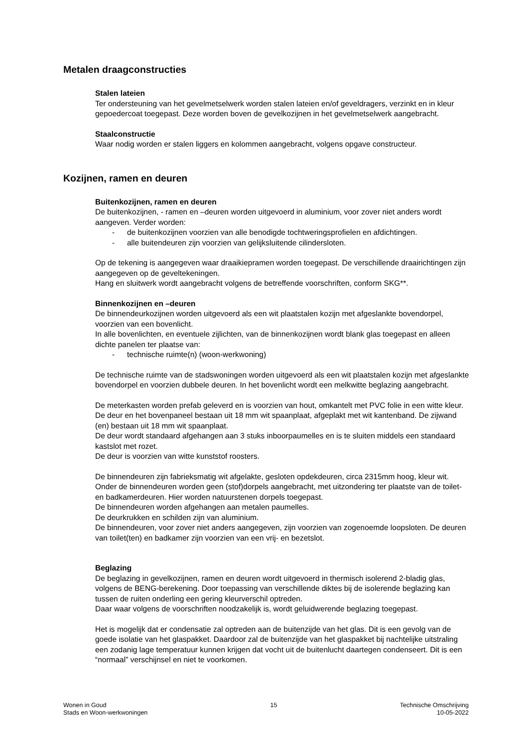Metalen draagconstructies
Stalen lateien
Ter ondersteuning van het gevelmetselwerk worden stalen lateien en/of geveldragers, verzinkt en in kleur gepoedercoat toegepast. Deze worden boven de gevelkozijnen in het gevelmetselwerk aangebracht.
Staalconstructie
Waar nodig worden er stalen liggers en kolommen aangebracht, volgens opgave constructeur.
Kozijnen, ramen en deuren
Buitenkozijnen, ramen en deuren
De buitenkozijnen, - ramen en –deuren worden uitgevoerd in aluminium, voor zover niet anders wordt aangeven. Verder worden:
- de buitenkozijnen voorzien van alle benodigde tochtweringsprofielen en afdichtingen.
- alle buitendeuren zijn voorzien van gelijksluitende cilindersloten.
Op de tekening is aangegeven waar draaikiepramen worden toegepast. De verschillende draairichtingen zijn aangegeven op de geveltekeningen.
Hang en sluitwerk wordt aangebracht volgens de betreffende voorschriften, conform SKG**.
Binnenkozijnen en –deuren
De binnendeurkozijnen worden uitgevoerd als een wit plaatstalen kozijn met afgeslankte bovendorpel, voorzien van een bovenlicht.
In alle bovenlichten, en eventuele zijlichten, van de binnenkozijnen wordt blank glas toegepast en alleen dichte panelen ter plaatse van:
- technische ruimte(n) (woon-werkwoning)
De technische ruimte van de stadswoningen worden uitgevoerd als een wit plaatstalen kozijn met afgeslankte bovendorpel en voorzien dubbele deuren. In het bovenlicht wordt een melkwitte beglazing aangebracht.
De meterkasten worden prefab geleverd en is voorzien van hout, omkantelt met PVC folie in een witte kleur. De deur en het bovenpaneel bestaan uit 18 mm wit spaanplaat, afgeplakt met wit kantenband. De zijwand (en) bestaan uit 18 mm wit spaanplaat.
De deur wordt standaard afgehangen aan 3 stuks inboorpaumelles en is te sluiten middels een standaard kastslot met rozet.
De deur is voorzien van witte kunststof roosters.
De binnendeuren zijn fabrieksmatig wit afgelakte, gesloten opdekdeuren, circa 2315mm hoog, kleur wit. Onder de binnendeuren worden geen (stof)dorpels aangebracht, met uitzondering ter plaatste van de toilet- en badkamerdeuren. Hier worden natuurstenen dorpels toegepast.
De binnendeuren worden afgehangen aan metalen paumelles.
De deurkrukken en schilden zijn van aluminium.
De binnendeuren, voor zover niet anders aangegeven, zijn voorzien van zogenoemde loopsloten. De deuren van toilet(ten) en badkamer zijn voorzien van een vrij- en bezetslot.
Beglazing
De beglazing in gevelkozijnen, ramen en deuren wordt uitgevoerd in thermisch isolerend 2-bladig glas, volgens de BENG-berekening. Door toepassing van verschillende diktes bij de isolerende beglazing kan tussen de ruiten onderling een gering kleurverschil optreden.
Daar waar volgens de voorschriften noodzakelijk is, wordt geluidwerende beglazing toegepast.
Het is mogelijk dat er condensatie zal optreden aan de buitenzijde van het glas. Dit is een gevolg van de goede isolatie van het glaspakket. Daardoor zal de buitenzijde van het glaspakket bij nachtelijke uitstraling een zodanig lage temperatuur kunnen krijgen dat vocht uit de buitenlucht daartegen condenseert. Dit is een “normaal” verschijnsel en niet te voorkomen.
Wonen in Goud
Stads en Woon-werkwoningen
15 Technische Omschrijving
10-05-2022